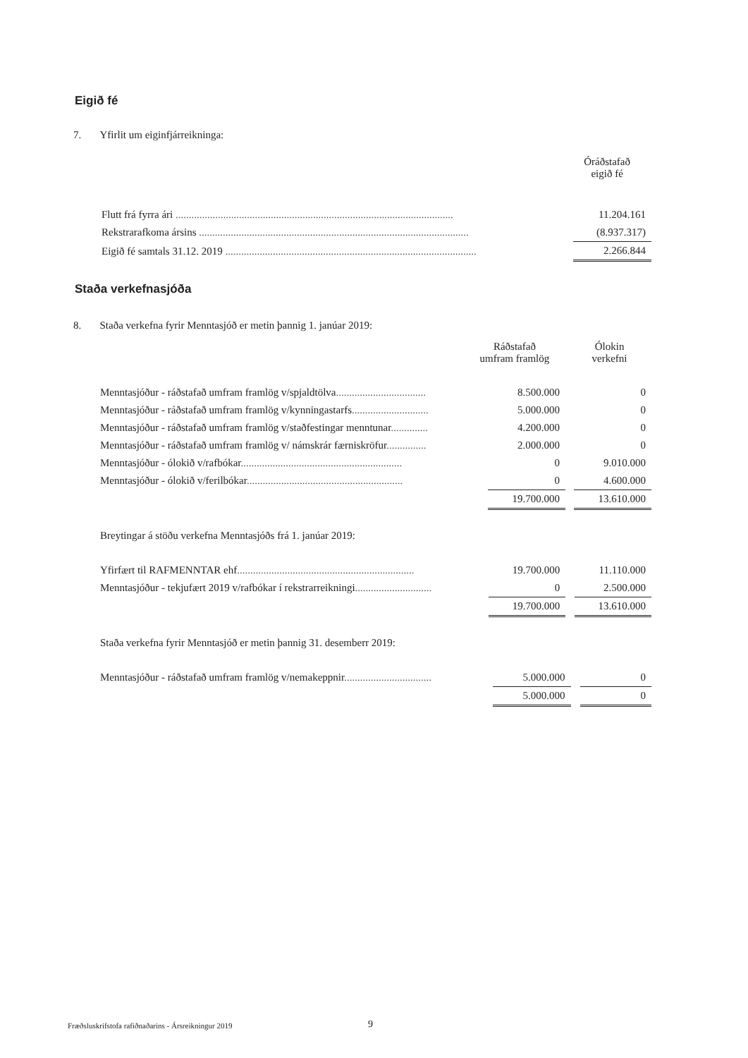Eigið fé
7. Yfirlit um eiginfjárreikninga:
| | | | | Óráðstafað eigið fé |
| Flutt frá fyrra ári ......................................................................................................... | | 11.204.161 |
| Rekstrarafkoma ársins ...................................................................................................... | | (8.937.317) |
| Eigið fé samtals 31.12. 2019 ............................................................................................... | | 2.266.844 |
Staða verkefnasjóða
8. Staða verkefna fyrir Menntasjóð er metin þannig 1. janúar 2019:
| | | Ráðstafað umfram framlög | | Ólokin verkefni |
| Menntasjóður - ráðstafað umfram framlög v/spjaldtölva .................................. | | 8.500.000 | | 0 |
| Menntasjóður - ráðstafað umfram framlög v/kynningastarfs ............................. | | 5.000.000 | | 0 |
| Menntasjóður - ráðstafað umfram framlög v/staðfestingar menntunar .............. | | 4.200.000 | | 0 |
| Menntasjóður - ráðstafað umfram framlög v/ námskrár færniskröfur ............... | | 2.000.000 | | 0 |
| Menntasjóður - ólokið v/rafbókar ............................................................. | | 0 | | 9.010.000 |
| Menntasjóður - ólokið v/ferilbókar ........................................................... | | 0 | | 4.600.000 |
| | | 19.700.000 | | 13.610.000 |
Breytingar á stöðu verkefna Menntasjóðs frá 1. janúar 2019:
| Yfirfært til RAFMENNTAR ehf ................................................................... | | 19.700.000 | | 11.110.000 |
| Menntasjóður - tekjufært 2019 v/rafbókar í rekstrarreikningi ............................. | | 0 | | 2.500.000 |
| | | 19.700.000 | | 13.610.000 |
Staða verkefna fyrir Menntasjóð er metin þannig 31. desemberr 2019:
| Menntasjóður - ráðstafað umfram framlög v/nemakeppnir ................................. | | 5.000.000 | | 0 |
| | | 5.000.000 | | 0 |
Fræðsluskrifstofa rafiðnaðarins - Ársreikningur 2019
9